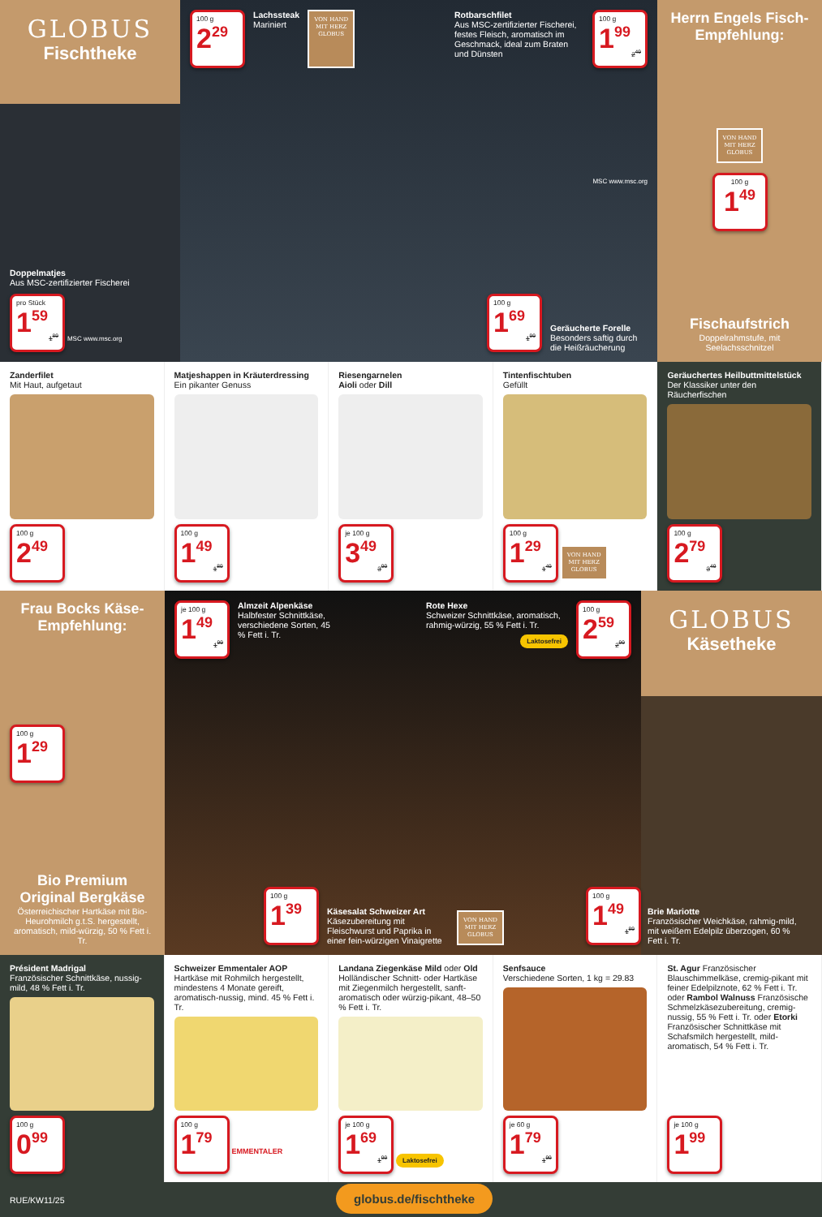GLOBUS
Fischtheke
Doppelmatjes
Aus MSC-zertifizierter Fischerei
pro Stück 1<sup>59</sup> 1<sup>89</sup> MSC www.msc.org
100 g 2<sup>29</sup>
Lachssteak
Mariniert
VON HAND
MIT HERZ
GLOBUS
Rotbarschfilet
Aus MSC-zertifizierter Fischerei, festes Fleisch, aromatisch im Geschmack, ideal zum Braten und Dünsten
100 g 1<sup>99</sup> 2<sup>49</sup>
MSC www.msc.org
100 g 1<sup>69</sup> 1<sup>99</sup>
Geräucherte Forelle
Besonders saftig durch die Heißräucherung
Herrn Engels Fisch-Empfehlung:
VON HAND
MIT HERZ
GLOBUS
100 g 1<sup>49</sup>
Fischaufstrich
Doppelrahmstufe, mit Seelachsschnitzel
Zanderfilet
Mit Haut, aufgetaut
100 g 2<sup>49</sup>
Matjeshappen in Kräuterdressing
Ein pikanter Genuss
100 g 1<sup>49</sup> 1<sup>89</sup>
Riesengarnelen
Aioli oder Dill
je 100 g 3<sup>49</sup> 3<sup>99</sup>
Tintenfischtuben
Gefüllt
100 g 1<sup>29</sup> 1<sup>49</sup> VON HAND
MIT HERZ
GLOBUS
Geräuchertes Heilbuttmittelstück
Der Klassiker unter den Räucherfischen
100 g 2<sup>79</sup> 3<sup>49</sup>
Frau Bocks Käse-Empfehlung:
100 g 1<sup>29</sup>
Bio Premium Original Bergkäse
Österreichischer Hartkäse mit Bio-Heurohmilch g.t.S. hergestellt, aromatisch, mild-würzig, 50 % Fett i. Tr.
je 100 g 1<sup>49</sup> 1<sup>99</sup>
Almzeit Alpenkäse
Halbfester Schnittkäse, verschiedene Sorten, 45 % Fett i. Tr.
Rote Hexe
Schweizer Schnittkäse, aromatisch, rahmig-würzig, 55 % Fett i. Tr.
Laktosefrei
100 g 2<sup>59</sup> 2<sup>99</sup>
100 g 1<sup>39</sup>
Käsesalat Schweizer Art
Käsezubereitung mit Fleischwurst und Paprika in einer fein-würzigen Vinaigrette
VON HAND
MIT HERZ
GLOBUS
GLOBUS
Käsetheke
100 g 1<sup>49</sup> 1<sup>89</sup>
Brie Mariotte
Französischer Weichkäse, rahmig-mild, mit weißem Edelpilz überzogen, 60 % Fett i. Tr.
Président Madrigal
Französischer Schnittkäse, nussig-mild, 48 % Fett i. Tr.
100 g 0<sup>99</sup>
Schweizer Emmentaler AOP
Hartkäse mit Rohmilch hergestellt, mindestens 4 Monate gereift, aromatisch-nussig, mind. 45 % Fett i. Tr.
100 g 1<sup>79</sup> EMMENTALER
Landana Ziegenkäse Mild oder Old
Holländischer Schnitt- oder Hartkäse mit Ziegenmilch hergestellt, sanft-aromatisch oder würzig-pikant, 48–50 % Fett i. Tr.
je 100 g 1<sup>69</sup> 1<sup>99</sup> Laktosefrei
Senfsauce
Verschiedene Sorten, 1 kg = 29.83
je 60 g 1<sup>79</sup> 1<sup>99</sup>
St. Agur Französischer Blauschimmelkäse, cremig-pikant mit feiner Edelpilznote, 62 % Fett i. Tr. oder Rambol Walnuss Französische Schmelzkäsezubereitung, cremig-nussig, 55 % Fett i. Tr. oder Etorki Französischer Schnittkäse mit Schafsmilch hergestellt, mild-aromatisch, 54 % Fett i. Tr.
je 100 g 1<sup>99</sup>
RUE/KW11/25 globus.de/fischtheke